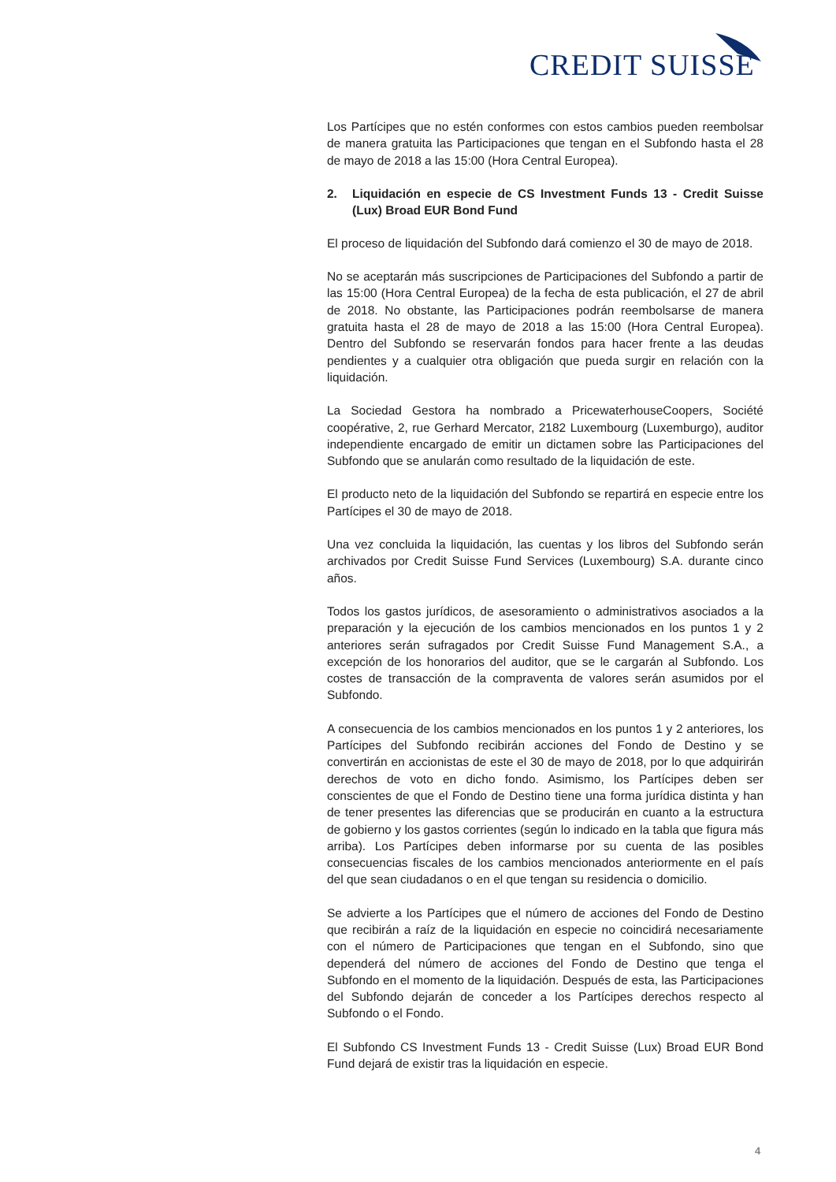CREDIT SUISSE
Los Partícipes que no estén conformes con estos cambios pueden reembolsar de manera gratuita las Participaciones que tengan en el Subfondo hasta el 28 de mayo de 2018 a las 15:00 (Hora Central Europea).
2. Liquidación en especie de CS Investment Funds 13 - Credit Suisse (Lux) Broad EUR Bond Fund
El proceso de liquidación del Subfondo dará comienzo el 30 de mayo de 2018.
No se aceptarán más suscripciones de Participaciones del Subfondo a partir de las 15:00 (Hora Central Europea) de la fecha de esta publicación, el 27 de abril de 2018. No obstante, las Participaciones podrán reembolsarse de manera gratuita hasta el 28 de mayo de 2018 a las 15:00 (Hora Central Europea). Dentro del Subfondo se reservarán fondos para hacer frente a las deudas pendientes y a cualquier otra obligación que pueda surgir en relación con la liquidación.
La Sociedad Gestora ha nombrado a PricewaterhouseCoopers, Société coopérative, 2, rue Gerhard Mercator, 2182 Luxembourg (Luxemburgo), auditor independiente encargado de emitir un dictamen sobre las Participaciones del Subfondo que se anularán como resultado de la liquidación de este.
El producto neto de la liquidación del Subfondo se repartirá en especie entre los Partícipes el 30 de mayo de 2018.
Una vez concluida la liquidación, las cuentas y los libros del Subfondo serán archivados por Credit Suisse Fund Services (Luxembourg) S.A. durante cinco años.
Todos los gastos jurídicos, de asesoramiento o administrativos asociados a la preparación y la ejecución de los cambios mencionados en los puntos 1 y 2 anteriores serán sufragados por Credit Suisse Fund Management S.A., a excepción de los honorarios del auditor, que se le cargarán al Subfondo. Los costes de transacción de la compraventa de valores serán asumidos por el Subfondo.
A consecuencia de los cambios mencionados en los puntos 1 y 2 anteriores, los Partícipes del Subfondo recibirán acciones del Fondo de Destino y se convertirán en accionistas de este el 30 de mayo de 2018, por lo que adquirirán derechos de voto en dicho fondo. Asimismo, los Partícipes deben ser conscientes de que el Fondo de Destino tiene una forma jurídica distinta y han de tener presentes las diferencias que se producirán en cuanto a la estructura de gobierno y los gastos corrientes (según lo indicado en la tabla que figura más arriba). Los Partícipes deben informarse por su cuenta de las posibles consecuencias fiscales de los cambios mencionados anteriormente en el país del que sean ciudadanos o en el que tengan su residencia o domicilio.
Se advierte a los Partícipes que el número de acciones del Fondo de Destino que recibirán a raíz de la liquidación en especie no coincidirá necesariamente con el número de Participaciones que tengan en el Subfondo, sino que dependerá del número de acciones del Fondo de Destino que tenga el Subfondo en el momento de la liquidación. Después de esta, las Participaciones del Subfondo dejarán de conceder a los Partícipes derechos respecto al Subfondo o el Fondo.
El Subfondo CS Investment Funds 13 - Credit Suisse (Lux) Broad EUR Bond Fund dejará de existir tras la liquidación en especie.
4